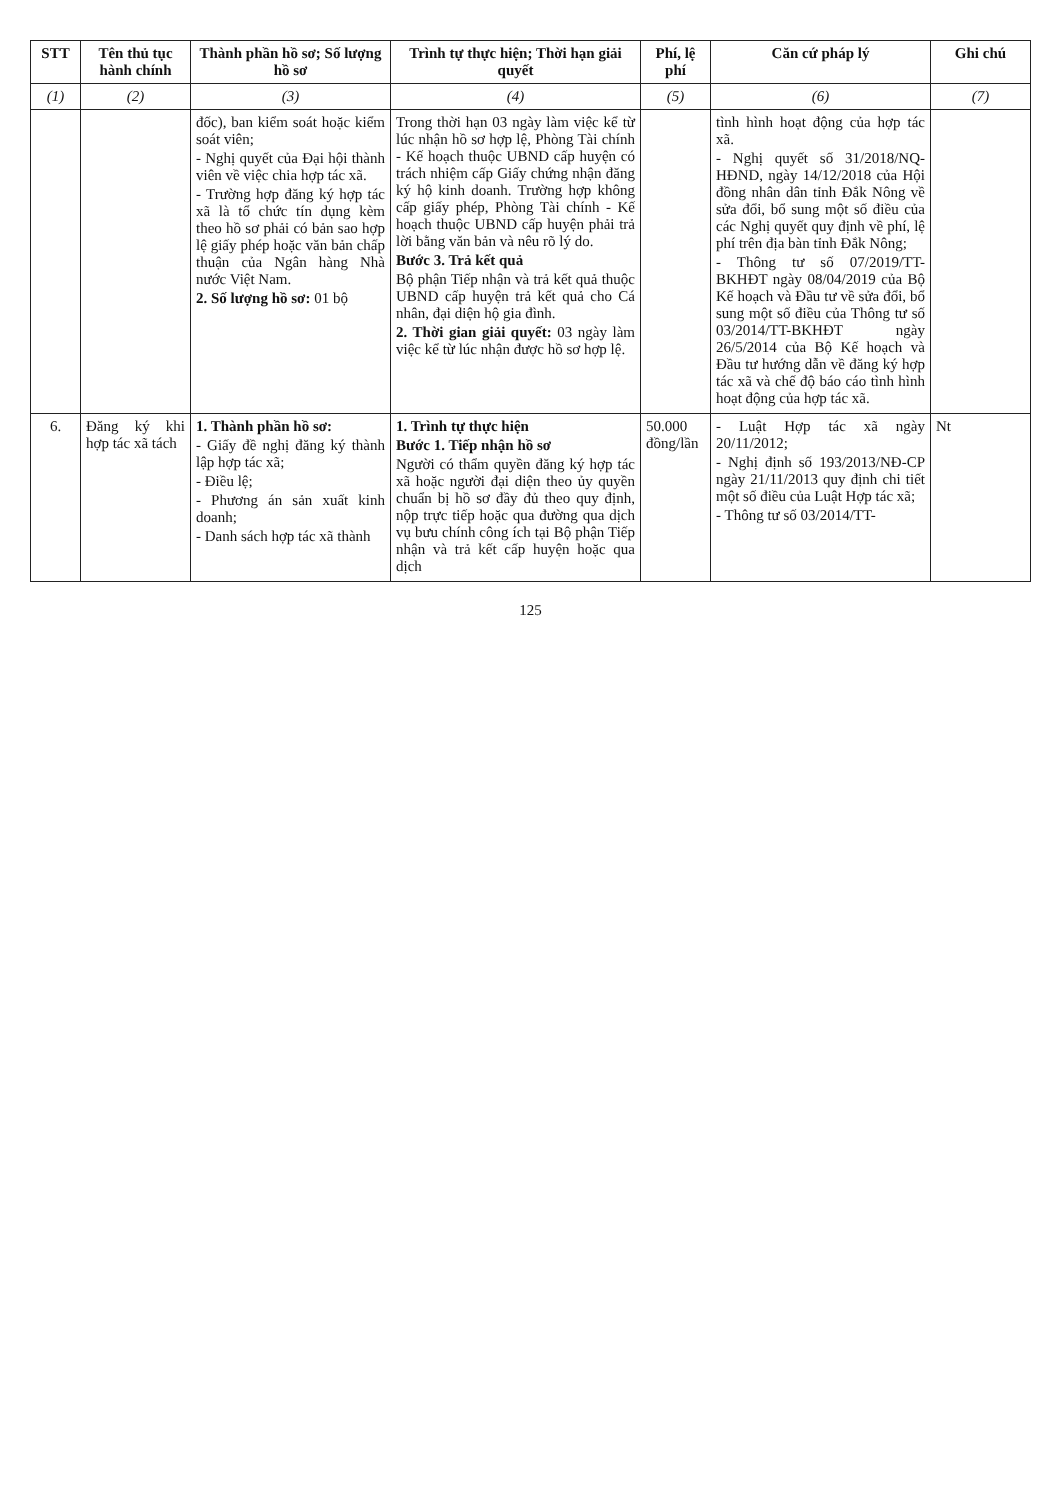| STT | Tên thủ tục hành chính | Thành phần hồ sơ; Số lượng hồ sơ | Trình tự thực hiện; Thời hạn giải quyết | Phí, lệ phí | Căn cứ pháp lý | Ghi chú |
| --- | --- | --- | --- | --- | --- | --- |
| (1) | (2) | (3) | (4) | (5) | (6) | (7) |
| | | đốc), ban kiểm soát hoặc kiểm soát viên; - Nghị quyết của Đại hội thành viên về việc chia hợp tác xã. - Trường hợp đăng ký hợp tác xã là tổ chức tín dụng kèm theo hồ sơ phải có bản sao hợp lệ giấy phép hoặc văn bản chấp thuận của Ngân hàng Nhà nước Việt Nam. 2. Số lượng hồ sơ: 01 bộ | Trong thời hạn 03 ngày làm việc kể từ lúc nhận hồ sơ hợp lệ, Phòng Tài chính - Kế hoạch thuộc UBND cấp huyện có trách nhiệm cấp Giấy chứng nhận đăng ký hộ kinh doanh. Trường hợp không cấp giấy phép, Phòng Tài chính - Kế hoạch thuộc UBND cấp huyện phải trả lời bằng văn bản và nêu rõ lý do. Bước 3. Trả kết quả Bộ phận Tiếp nhận và trả kết quả thuộc UBND cấp huyện trả kết quả cho Cá nhân, đại diện hộ gia đình. 2. Thời gian giải quyết: 03 ngày làm việc kể từ lúc nhận được hồ sơ hợp lệ. | | tình hình hoạt động của hợp tác xã. - Nghị quyết số 31/2018/NQ-HĐND, ngày 14/12/2018 của Hội đồng nhân dân tỉnh Đắk Nông về sửa đổi, bổ sung một số điều của các Nghị quyết quy định về phí, lệ phí trên địa bàn tỉnh Đắk Nông; - Thông tư số 07/2019/TT-BKHĐT ngày 08/04/2019 của Bộ Kế hoạch và Đầu tư về sửa đổi, bổ sung một số điều của Thông tư số 03/2014/TT-BKHĐT ngày 26/5/2014 của Bộ Kế hoạch và Đầu tư hướng dẫn về đăng ký hợp tác xã và chế độ báo cáo tình hình hoạt động của hợp tác xã. | |
| 6. | Đăng ký khi hợp tác xã tách | 1. Thành phần hồ sơ: - Giấy đề nghị đăng ký thành lập hợp tác xã; - Điều lệ; - Phương án sản xuất kinh doanh; - Danh sách hợp tác xã thành | 1. Trình tự thực hiện Bước 1. Tiếp nhận hồ sơ Người có thẩm quyền đăng ký hợp tác xã hoặc người đại diện theo ủy quyền chuẩn bị hồ sơ đầy đủ theo quy định, nộp trực tiếp hoặc qua đường qua dịch vụ bưu chính công ích tại Bộ phận Tiếp nhận và trả kết cấp huyện hoặc qua dịch | 50.000 đồng/lần | - Luật Hợp tác xã ngày 20/11/2012; - Nghị định số 193/2013/NĐ-CP ngày 21/11/2013 quy định chi tiết một số điều của Luật Hợp tác xã; - Thông tư số 03/2014/TT- | Nt |
125